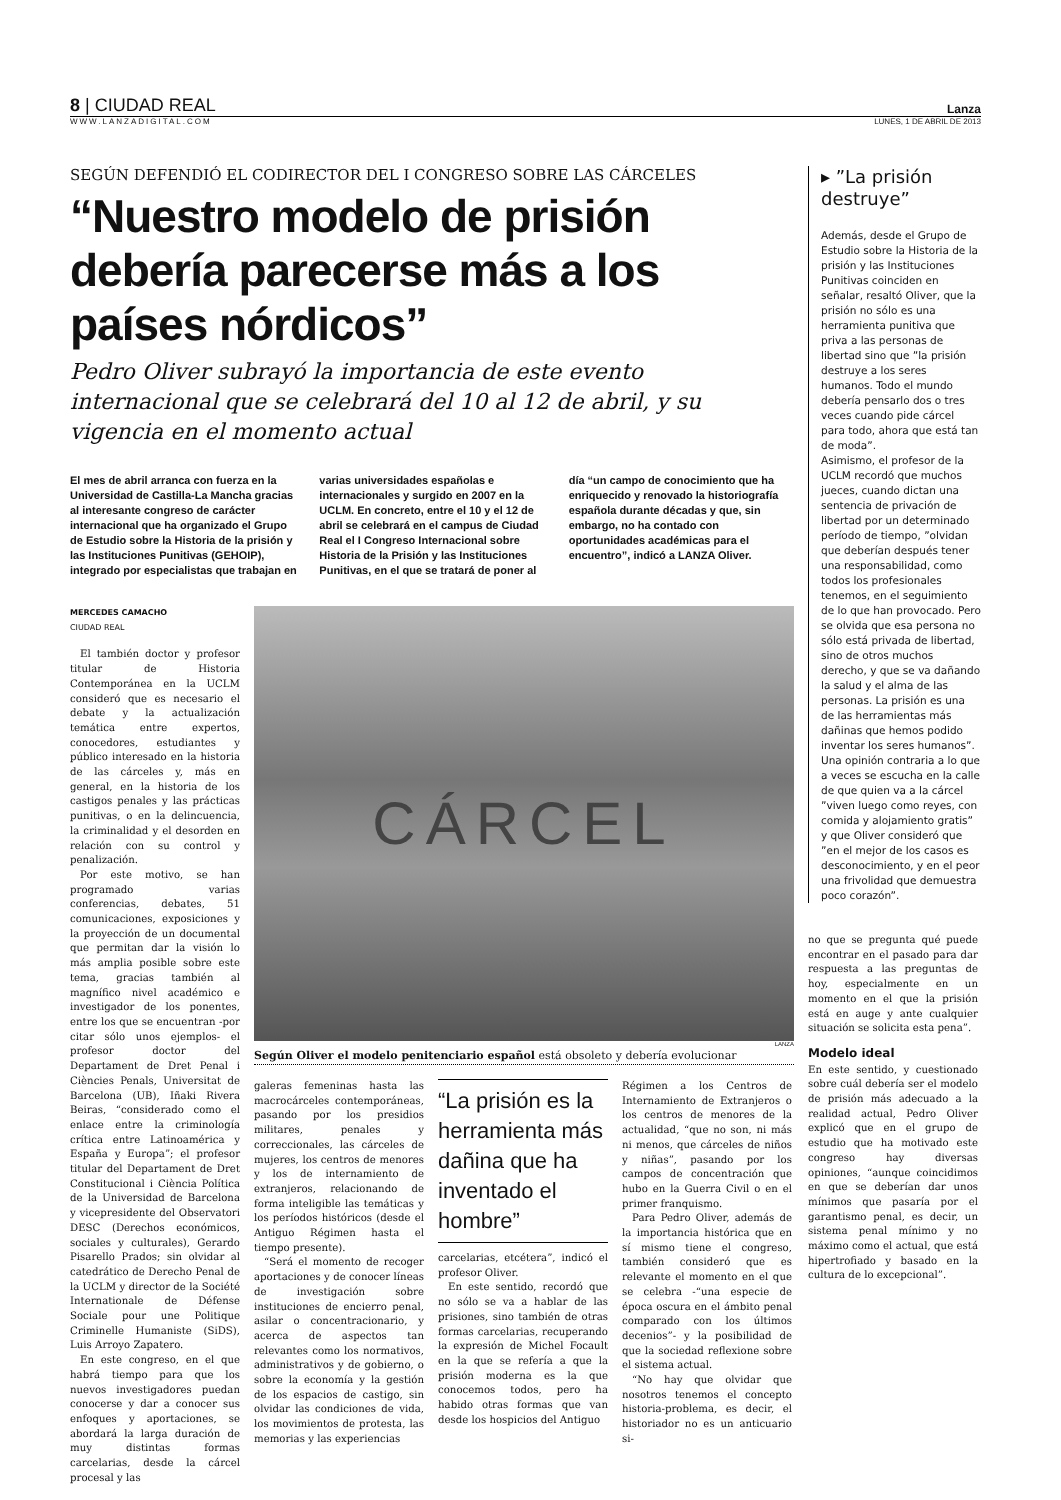8 | CIUDAD REAL Lanza
WWW.LANZADIGITAL.COM LUNES, 1 DE ABRIL DE 2013
SEGÚN DEFENDIÓ EL CODIRECTOR DEL I CONGRESO SOBRE LAS CÁRCELES
“Nuestro modelo de prisión debería parecerse más a los países nórdicos”
Pedro Oliver subrayó la importancia de este evento internacional que se celebrará del 10 al 12 de abril, y su vigencia en el momento actual
El mes de abril arranca con fuerza en la Universidad de Castilla-La Mancha gracias al interesante congreso de carácter internacional que ha organizado el Grupo de Estudio sobre la Historia de la prisión y las Instituciones Punitivas (GEHOIP), integrado por especialistas que trabajan en varias universidades españolas e internacionales y surgido en 2007 en la UCLM. En concreto, entre el 10 y el 12 de abril se celebrará en el campus de Ciudad Real el I Congreso Internacional sobre Historia de la Prisión y las Instituciones Punitivas, en el que se tratará de poner al día “un campo de conocimiento que ha enriquecido y renovado la historiografía española durante décadas y que, sin embargo, no ha contado con oportunidades académicas para el encuentro”, indicó a LANZA Oliver.
MERCEDES CAMACHO
CIUDAD REAL
El también doctor y profesor titular de Historia Contemporánea en la UCLM consideró que es necesario el debate y la actualización temática entre expertos, conocedores, estudiantes y público interesado en la historia de las cárceles y, más en general, en la historia de los castigos penales y las prácticas punitivas, o en la delincuencia, la criminalidad y el desorden en relación con su control y penalización.
Por este motivo, se han programado varias conferencias, debates, 51 comunicaciones, exposiciones y la proyección de un documental que permitan dar la visión lo más amplia posible sobre este tema, gracias también al magnífico nivel académico e investigador de los ponentes, entre los que se encuentran -por citar sólo unos ejemplos- el profesor doctor del Departament de Dret Penal i Ciències Penals, Universitat de Barcelona (UB), Iñaki Rivera Beiras, “considerado como el enlace entre la criminología crítica entre Latinoamérica y España y Europa”; el profesor titular del Departament de Dret Constitucional i Ciència Política de la Universidad de Barcelona y vicepresidente del Observatori DESC (Derechos económicos, sociales y culturales), Gerardo Pisarello Prados; sin olvidar al catedrático de Derecho Penal de la UCLM y director de la Société Internationale de Défense Sociale pour une Politique Criminelle Humaniste (SiDS), Luis Arroyo Zapatero.
En este congreso, en el que habrá tiempo para que los nuevos investigadores puedan conocerse y dar a conocer sus enfoques y aportaciones, se abordará la larga duración de muy distintas formas carcelarias, desde la cárcel procesal y las
CÁRCEL
LANZA
Según Oliver el modelo penitenciario español está obsoleto y debería evolucionar
galeras femeninas hasta las macrocárceles contemporáneas, pasando por los presidios militares, penales y correccionales, las cárceles de mujeres, los centros de menores y los de internamiento de extranjeros, relacionando de forma inteligible las temáticas y los períodos históricos (desde el Antiguo Régimen hasta el tiempo presente).
“Será el momento de recoger aportaciones y de conocer líneas de investigación sobre instituciones de encierro penal, asilar o concentracionario, y acerca de aspectos tan relevantes como los normativos, administrativos y de gobierno, o sobre la economía y la gestión de los espacios de castigo, sin olvidar las condiciones de vida, los movimientos de protesta, las memorias y las experiencias
“La prisión es la herramienta más dañina que ha inventado el hombre”
carcelarias, etcétera”, indicó el profesor Oliver.
En este sentido, recordó que no sólo se va a hablar de las prisiones, sino también de otras formas carcelarias, recuperando la expresión de Michel Focault en la que se refería a que la prisión moderna es la que conocemos todos, pero ha habido otras formas que van desde los hospicios del Antiguo
Régimen a los Centros de Internamiento de Extranjeros o los centros de menores de la actualidad, “que no son, ni más ni menos, que cárceles de niños y niñas”, pasando por los campos de concentración que hubo en la Guerra Civil o en el primer franquismo.
Para Pedro Oliver, además de la importancia histórica que en sí mismo tiene el congreso, también consideró que es relevante el momento en el que se celebra -“una especie de época oscura en el ámbito penal comparado con los últimos decenios”- y la posibilidad de que la sociedad reflexione sobre el sistema actual.
“No hay que olvidar que nosotros tenemos el concepto historia-problema, es decir, el historiador no es un anticuario si-
▸ ”La prisión destruye”
Además, desde el Grupo de Estudio sobre la Historia de la prisión y las Instituciones Punitivas coinciden en señalar, resaltó Oliver, que la prisión no sólo es una herramienta punitiva que priva a las personas de libertad sino que ”la prisión destruye a los seres humanos. Todo el mundo debería pensarlo dos o tres veces cuando pide cárcel para todo, ahora que está tan de moda”.
Asimismo, el profesor de la UCLM recordó que muchos jueces, cuando dictan una sentencia de privación de libertad por un determinado período de tiempo, ”olvidan que deberían después tener una responsabilidad, como todos los profesionales tenemos, en el seguimiento de lo que han provocado. Pero se olvida que esa persona no sólo está privada de libertad, sino de otros muchos derecho, y que se va dañando la salud y el alma de las personas. La prisión es una de las herramientas más dañinas que hemos podido inventar los seres humanos”.
Una opinión contraria a lo que a veces se escucha en la calle de que quien va a la cárcel ”viven luego como reyes, con comida y alojamiento gratis” y que Oliver consideró que ”en el mejor de los casos es desconocimiento, y en el peor una frivolidad que demuestra poco corazón”.
no que se pregunta qué puede encontrar en el pasado para dar respuesta a las preguntas de hoy, especialmente en un momento en el que la prisión está en auge y ante cualquier situación se solicita esta pena”.
Modelo ideal
En este sentido, y cuestionado sobre cuál debería ser el modelo de prisión más adecuado a la realidad actual, Pedro Oliver explicó que en el grupo de estudio que ha motivado este congreso hay diversas opiniones, “aunque coincidimos en que se deberían dar unos mínimos que pasaría por el garantismo penal, es decir, un sistema penal mínimo y no máximo como el actual, que está hipertrofiado y basado en la cultura de lo excepcional”.